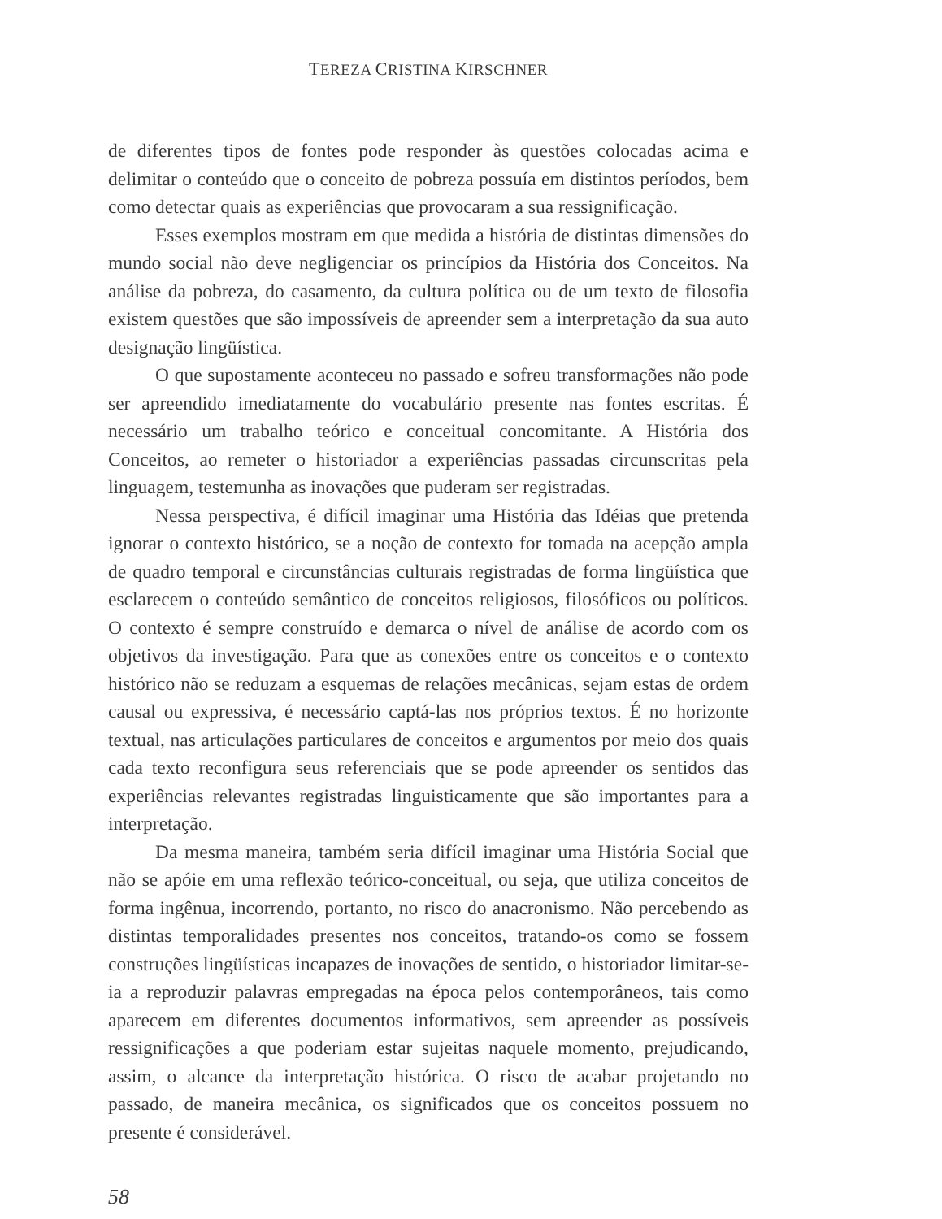TEREZA CRISTINA KIRSCHNER
de diferentes tipos de fontes pode responder às questões colocadas acima e delimitar o conteúdo que o conceito de pobreza possuía em distintos períodos, bem como detectar quais as experiências que provocaram a sua ressignificação.
Esses exemplos mostram em que medida a história de distintas dimensões do mundo social não deve negligenciar os princípios da História dos Conceitos. Na análise da pobreza, do casamento, da cultura política ou de um texto de filosofia existem questões que são impossíveis de apreender sem a interpretação da sua auto designação lingüística.
O que supostamente aconteceu no passado e sofreu transformações não pode ser apreendido imediatamente do vocabulário presente nas fontes escritas. É necessário um trabalho teórico e conceitual concomitante. A História dos Conceitos, ao remeter o historiador a experiências passadas circunscritas pela linguagem, testemunha as inovações que puderam ser registradas.
Nessa perspectiva, é difícil imaginar uma História das Idéias que pretenda ignorar o contexto histórico, se a noção de contexto for tomada na acepção ampla de quadro temporal e circunstâncias culturais registradas de forma lingüística que esclarecem o conteúdo semântico de conceitos religiosos, filosóficos ou políticos. O contexto é sempre construído e demarca o nível de análise de acordo com os objetivos da investigação. Para que as conexões entre os conceitos e o contexto histórico não se reduzam a esquemas de relações mecânicas, sejam estas de ordem causal ou expressiva, é necessário captá-las nos próprios textos. É no horizonte textual, nas articulações particulares de conceitos e argumentos por meio dos quais cada texto reconfigura seus referenciais que se pode apreender os sentidos das experiências relevantes registradas linguisticamente que são importantes para a interpretação.
Da mesma maneira, também seria difícil imaginar uma História Social que não se apóie em uma reflexão teórico-conceitual, ou seja, que utiliza conceitos de forma ingênua, incorrendo, portanto, no risco do anacronismo. Não percebendo as distintas temporalidades presentes nos conceitos, tratando-os como se fossem construções lingüísticas incapazes de inovações de sentido, o historiador limitar-se-ia a reproduzir palavras empregadas na época pelos contemporâneos, tais como aparecem em diferentes documentos informativos, sem apreender as possíveis ressignificações a que poderiam estar sujeitas naquele momento, prejudicando, assim, o alcance da interpretação histórica. O risco de acabar projetando no passado, de maneira mecânica, os significados que os conceitos possuem no presente é considerável.
58